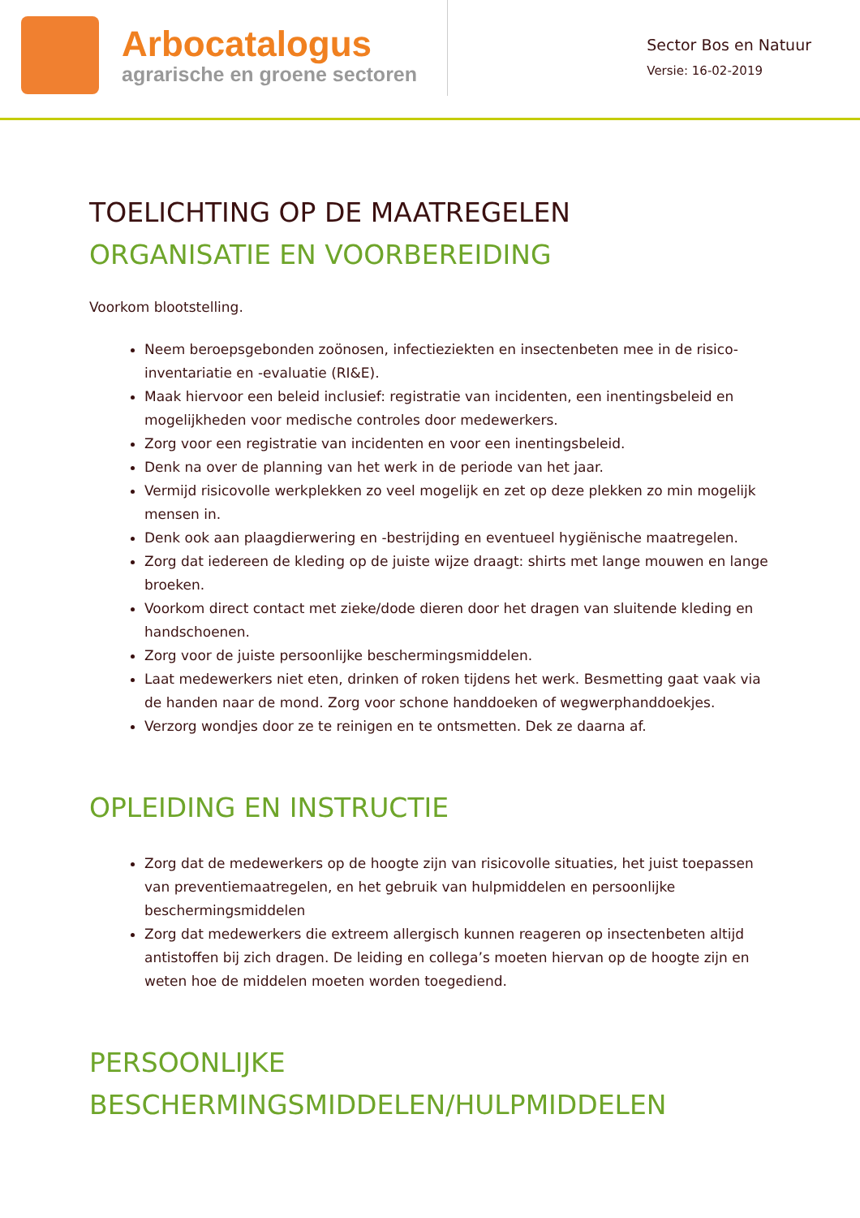Arbocatalogus
agrarische en groene sectoren
Sector Bos en Natuur
Versie: 16-02-2019
TOELICHTING OP DE MAATREGELEN
ORGANISATIE EN VOORBEREIDING
Voorkom blootstelling.
Neem beroepsgebonden zoönosen, infectieziekten en insectenbeten mee in de risico-inventariatie en -evaluatie (RI&E).
Maak hiervoor een beleid inclusief: registratie van incidenten, een inentingsbeleid en mogelijkheden voor medische controles door medewerkers.
Zorg voor een registratie van incidenten en voor een inentingsbeleid.
Denk na over de planning van het werk in de periode van het jaar.
Vermijd risicovolle werkplekken zo veel mogelijk en zet op deze plekken zo min mogelijk mensen in.
Denk ook aan plaagdierwering en -bestrijding en eventueel hygiënische maatregelen.
Zorg dat iedereen de kleding op de juiste wijze draagt: shirts met lange mouwen en lange broeken.
Voorkom direct contact met zieke/dode dieren door het dragen van sluitende kleding en handschoenen.
Zorg voor de juiste persoonlijke beschermingsmiddelen.
Laat medewerkers niet eten, drinken of roken tijdens het werk. Besmetting gaat vaak via de handen naar de mond. Zorg voor schone handdoeken of wegwerphanddoekjes.
Verzorg wondjes door ze te reinigen en te ontsmetten. Dek ze daarna af.
OPLEIDING EN INSTRUCTIE
Zorg dat de medewerkers op de hoogte zijn van risicovolle situaties, het juist toepassen van preventiemaatregelen, en het gebruik van hulpmiddelen en persoonlijke beschermingsmiddelen
Zorg dat medewerkers die extreem allergisch kunnen reageren op insectenbeten altijd antistoffen bij zich dragen. De leiding en collega’s moeten hiervan op de hoogte zijn en weten hoe de middelen moeten worden toegediend.
PERSOONLIJKE BESCHERMINGSMIDDELEN/HULPMIDDELEN